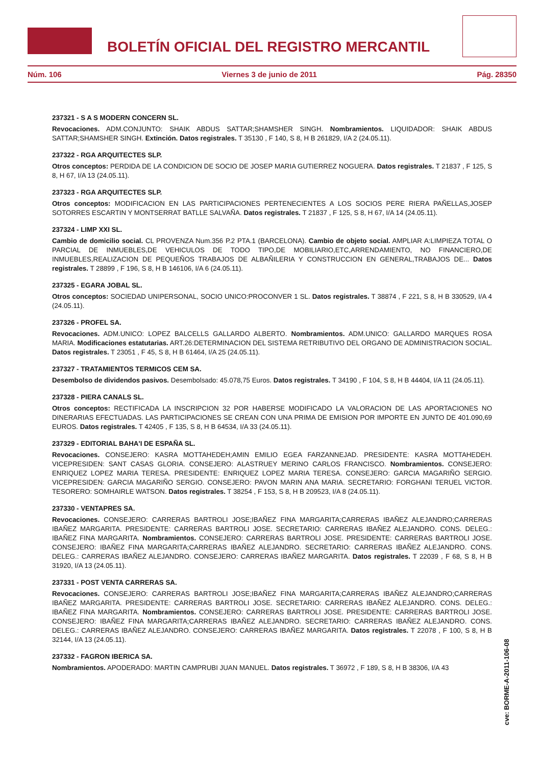BOLETÍN OFICIAL DEL REGISTRO MERCANTIL
Núm. 106 Viernes 3 de junio de 2011 Pág. 28350
237321 - S A S MODERN CONCERN SL.
Revocaciones. ADM.CONJUNTO: SHAIK ABDUS SATTAR;SHAMSHER SINGH. Nombramientos. LIQUIDADOR: SHAIK ABDUS SATTAR;SHAMSHER SINGH. Extinción. Datos registrales. T 35130 , F 140, S 8, H B 261829, I/A 2 (24.05.11).
237322 - RGA ARQUITECTES SLP.
Otros conceptos: PERDIDA DE LA CONDICION DE SOCIO DE JOSEP MARIA GUTIERREZ NOGUERA. Datos registrales. T 21837 , F 125, S 8, H 67, I/A 13 (24.05.11).
237323 - RGA ARQUITECTES SLP.
Otros conceptos: MODIFICACION EN LAS PARTICIPACIONES PERTENECIENTES A LOS SOCIOS PERE RIERA PAÑELLAS,JOSEP SOTORRES ESCARTIN Y MONTSERRAT BATLLE SALVAÑA. Datos registrales. T 21837 , F 125, S 8, H 67, I/A 14 (24.05.11).
237324 - LIMP XXI SL.
Cambio de domicilio social. CL PROVENZA Num.356 P.2 PTA.1 (BARCELONA). Cambio de objeto social. AMPLIAR A:LIMPIEZA TOTAL O PARCIAL DE INMUEBLES,DE VEHICULOS DE TODO TIPO,DE MOBILIARIO,ETC,ARRENDAMIENTO, NO FINANCIERO,DE INMUEBLES,REALIZACION DE PEQUEÑOS TRABAJOS DE ALBAÑILERIA Y CONSTRUCCION EN GENERAL,TRABAJOS DE... Datos registrales. T 28899 , F 196, S 8, H B 146106, I/A 6 (24.05.11).
237325 - EGARA JOBAL SL.
Otros conceptos: SOCIEDAD UNIPERSONAL, SOCIO UNICO:PROCONVER 1 SL. Datos registrales. T 38874 , F 221, S 8, H B 330529, I/A 4 (24.05.11).
237326 - PROFEL SA.
Revocaciones. ADM.UNICO: LOPEZ BALCELLS GALLARDO ALBERTO. Nombramientos. ADM.UNICO: GALLARDO MARQUES ROSA MARIA. Modificaciones estatutarias. ART.26:DETERMINACION DEL SISTEMA RETRIBUTIVO DEL ORGANO DE ADMINISTRACION SOCIAL. Datos registrales. T 23051 , F 45, S 8, H B 61464, I/A 25 (24.05.11).
237327 - TRATAMIENTOS TERMICOS CEM SA.
Desembolso de dividendos pasivos. Desembolsado: 45.078,75 Euros. Datos registrales. T 34190 , F 104, S 8, H B 44404, I/A 11 (24.05.11).
237328 - PIERA CANALS SL.
Otros conceptos: RECTIFICADA LA INSCRIPCION 32 POR HABERSE MODIFICADO LA VALORACION DE LAS APORTACIONES NO DINERARIAS EFECTUADAS. LAS PARTICIPACIONES SE CREAN CON UNA PRIMA DE EMISION POR IMPORTE EN JUNTO DE 401.090,69 EUROS. Datos registrales. T 42405 , F 135, S 8, H B 64534, I/A 33 (24.05.11).
237329 - EDITORIAL BAHA'I DE ESPAÑA SL.
Revocaciones. CONSEJERO: KASRA MOTTAHEDEH;AMIN EMILIO EGEA FARZANNEJAD. PRESIDENTE: KASRA MOTTAHEDEH. VICEPRESIDEN: SANT CASAS GLORIA. CONSEJERO: ALASTRUEY MERINO CARLOS FRANCISCO. Nombramientos. CONSEJERO: ENRIQUEZ LOPEZ MARIA TERESA. PRESIDENTE: ENRIQUEZ LOPEZ MARIA TERESA. CONSEJERO: GARCIA MAGARIÑO SERGIO. VICEPRESIDEN: GARCIA MAGARIÑO SERGIO. CONSEJERO: PAVON MARIN ANA MARIA. SECRETARIO: FORGHANI TERUEL VICTOR. TESORERO: SOMHAIRLE WATSON. Datos registrales. T 38254 , F 153, S 8, H B 209523, I/A 8 (24.05.11).
237330 - VENTAPRES SA.
Revocaciones. CONSEJERO: CARRERAS BARTROLI JOSE;IBAÑEZ FINA MARGARITA;CARRERAS IBAÑEZ ALEJANDRO;CARRERAS IBAÑEZ MARGARITA. PRESIDENTE: CARRERAS BARTROLI JOSE. SECRETARIO: CARRERAS IBAÑEZ ALEJANDRO. CONS. DELEG.: IBAÑEZ FINA MARGARITA. Nombramientos. CONSEJERO: CARRERAS BARTROLI JOSE. PRESIDENTE: CARRERAS BARTROLI JOSE. CONSEJERO: IBAÑEZ FINA MARGARITA;CARRERAS IBAÑEZ ALEJANDRO. SECRETARIO: CARRERAS IBAÑEZ ALEJANDRO. CONS. DELEG.: CARRERAS IBAÑEZ ALEJANDRO. CONSEJERO: CARRERAS IBAÑEZ MARGARITA. Datos registrales. T 22039 , F 68, S 8, H B 31920, I/A 13 (24.05.11).
237331 - POST VENTA CARRERAS SA.
Revocaciones. CONSEJERO: CARRERAS BARTROLI JOSE;IBAÑEZ FINA MARGARITA;CARRERAS IBAÑEZ ALEJANDRO;CARRERAS IBAÑEZ MARGARITA. PRESIDENTE: CARRERAS BARTROLI JOSE. SECRETARIO: CARRERAS IBAÑEZ ALEJANDRO. CONS. DELEG.: IBAÑEZ FINA MARGARITA. Nombramientos. CONSEJERO: CARRERAS BARTROLI JOSE. PRESIDENTE: CARRERAS BARTROLI JOSE. CONSEJERO: IBAÑEZ FINA MARGARITA;CARRERAS IBAÑEZ ALEJANDRO. SECRETARIO: CARRERAS IBAÑEZ ALEJANDRO. CONS. DELEG.: CARRERAS IBAÑEZ ALEJANDRO. CONSEJERO: CARRERAS IBAÑEZ MARGARITA. Datos registrales. T 22078 , F 100, S 8, H B 32144, I/A 13 (24.05.11).
237332 - FAGRON IBERICA SA.
Nombramientos. APODERADO: MARTIN CAMPRUBI JUAN MANUEL. Datos registrales. T 36972 , F 189, S 8, H B 38306, I/A 43
cve: BORME-A-2011-106-08